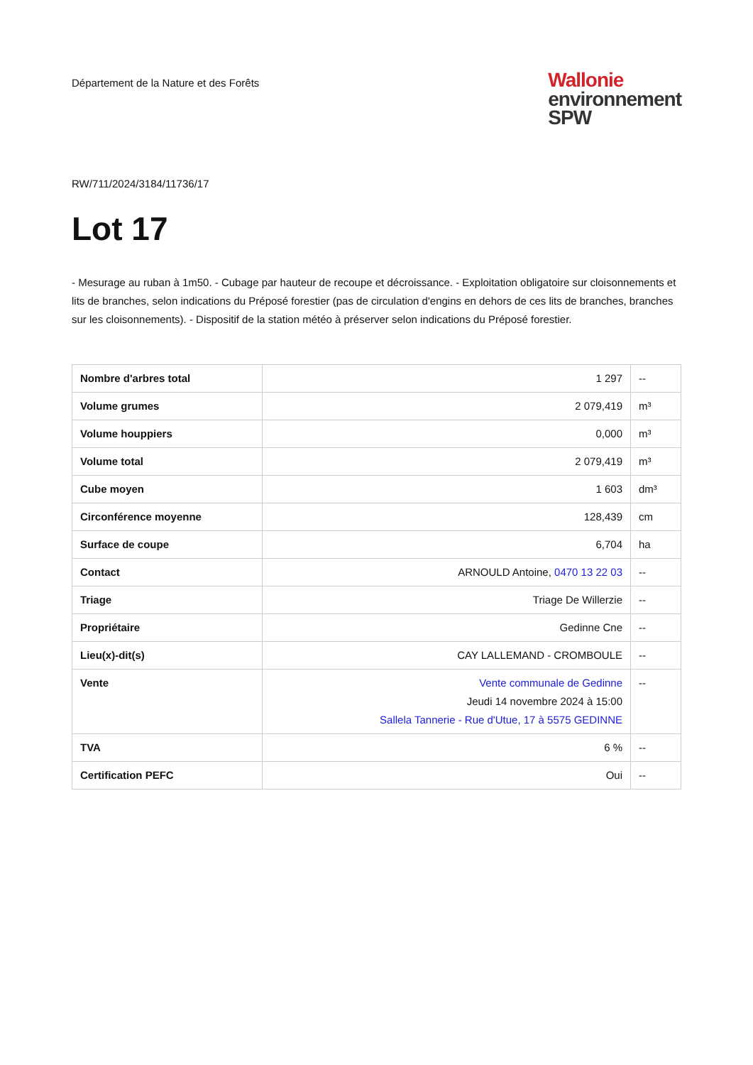Département de la Nature et des Forêts
Wallonie
environnement
SPW
RW/711/2024/3184/11736/17
Lot 17
- Mesurage au ruban à 1m50. - Cubage par hauteur de recoupe et décroissance. - Exploitation obligatoire sur cloisonnements et lits de branches, selon indications du Préposé forestier (pas de circulation d'engins en dehors de ces lits de branches, branches sur les cloisonnements). - Dispositif de la station météo à préserver selon indications du Préposé forestier.
| Nombre d'arbres total | 1 297 | -- |
| Volume grumes | 2 079,419 | m³ |
| Volume houppiers | 0,000 | m³ |
| Volume total | 2 079,419 | m³ |
| Cube moyen | 1 603 | dm³ |
| Circonférence moyenne | 128,439 | cm |
| Surface de coupe | 6,704 | ha |
| Contact | ARNOULD Antoine, 0470 13 22 03 | -- |
| Triage | Triage De Willerzie | -- |
| Propriétaire | Gedinne Cne | -- |
| Lieu(x)-dit(s) | CAY LALLEMAND - CROMBOULE | -- |
| Vente | Vente communale de Gedinne Jeudi 14 novembre 2024 à 15:00 Sallela Tannerie - Rue d'Utue, 17 à 5575 GEDINNE | -- |
| TVA | 6 % | -- |
| Certification PEFC | Oui | -- |